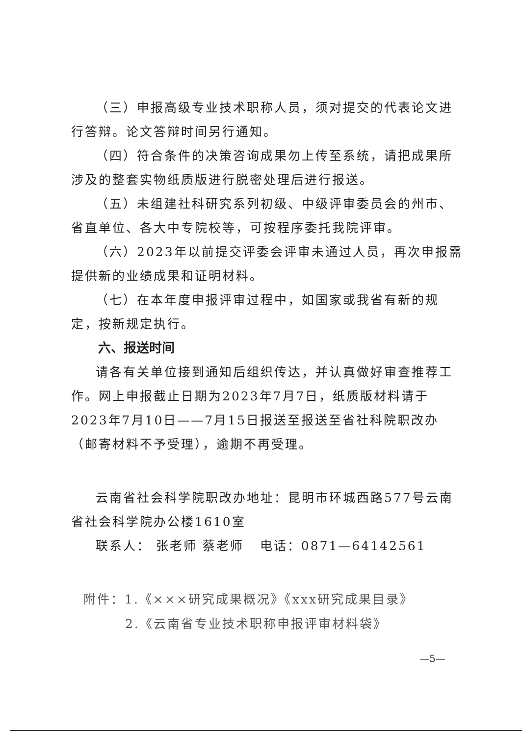（三）申报高级专业技术职称人员，须对提交的代表论文进行答辩。论文答辩时间另行通知。
（四）符合条件的决策咨询成果勿上传至系统，请把成果所涉及的整套实物纸质版进行脱密处理后进行报送。
（五）未组建社科研究系列初级、中级评审委员会的州市、省直单位、各大中专院校等，可按程序委托我院评审。
（六）2023年以前提交评委会评审未通过人员，再次申报需提供新的业绩成果和证明材料。
（七）在本年度申报评审过程中，如国家或我省有新的规定，按新规定执行。
六、报送时间
请各有关单位接到通知后组织传达，并认真做好审查推荐工作。网上申报截止日期为2023年7月7日，纸质版材料请于2023年7月10日——7月15日报送至报送至省社科院职改办（邮寄材料不予受理），逾期不再受理。
云南省社会科学院职改办地址：昆明市环城西路577号云南省社会科学院办公楼1610室
联系人： 张老师 蔡老师 电话：0871—64142561
附件：1.《×××研究成果概况》《xxx研究成果目录》
2.《云南省专业技术职称申报评审材料袋》
—5—